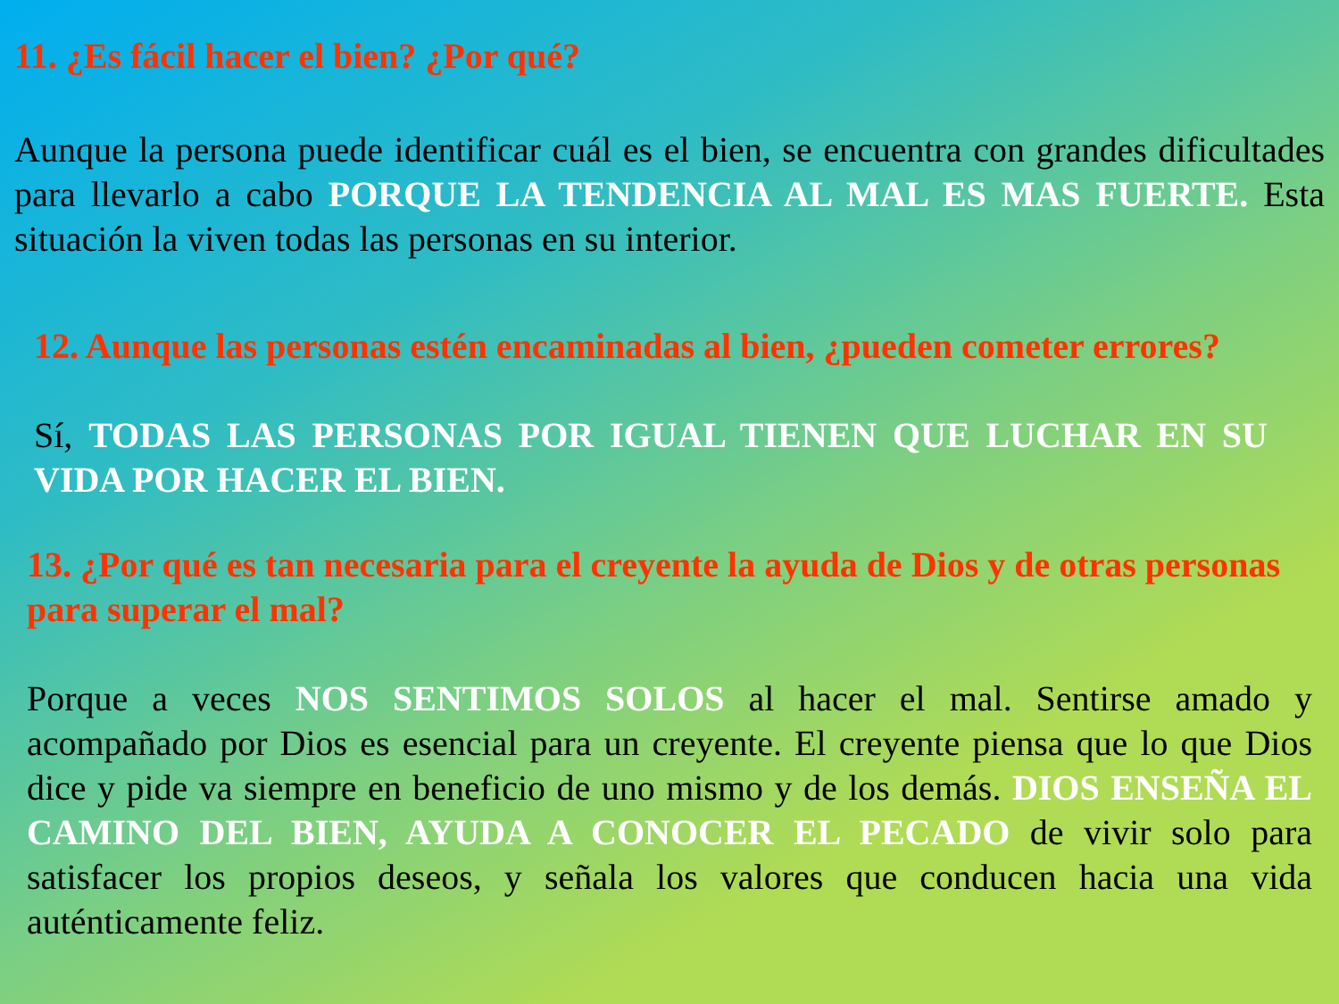11. ¿Es fácil hacer el bien? ¿Por qué?
Aunque la persona puede identificar cuál es el bien, se encuentra con grandes dificultades para llevarlo a cabo PORQUE LA TENDENCIA AL MAL ES MAS FUERTE. Esta situación la viven todas las personas en su interior.
12. Aunque las personas estén encaminadas al bien, ¿pueden cometer errores?
Sí, TODAS LAS PERSONAS POR IGUAL TIENEN QUE LUCHAR EN SU VIDA POR HACER EL BIEN.
13. ¿Por qué es tan necesaria para el creyente la ayuda de Dios y de otras personas para superar el mal?
Porque a veces NOS SENTIMOS SOLOS al hacer el mal. Sentirse amado y acompañado por Dios es esencial para un creyente. El creyente piensa que lo que Dios dice y pide va siempre en beneficio de uno mismo y de los demás. DIOS ENSEÑA EL CAMINO DEL BIEN, AYUDA A CONOCER EL PECADO de vivir solo para satisfacer los propios deseos, y señala los valores que conducen hacia una vida auténticamente feliz.